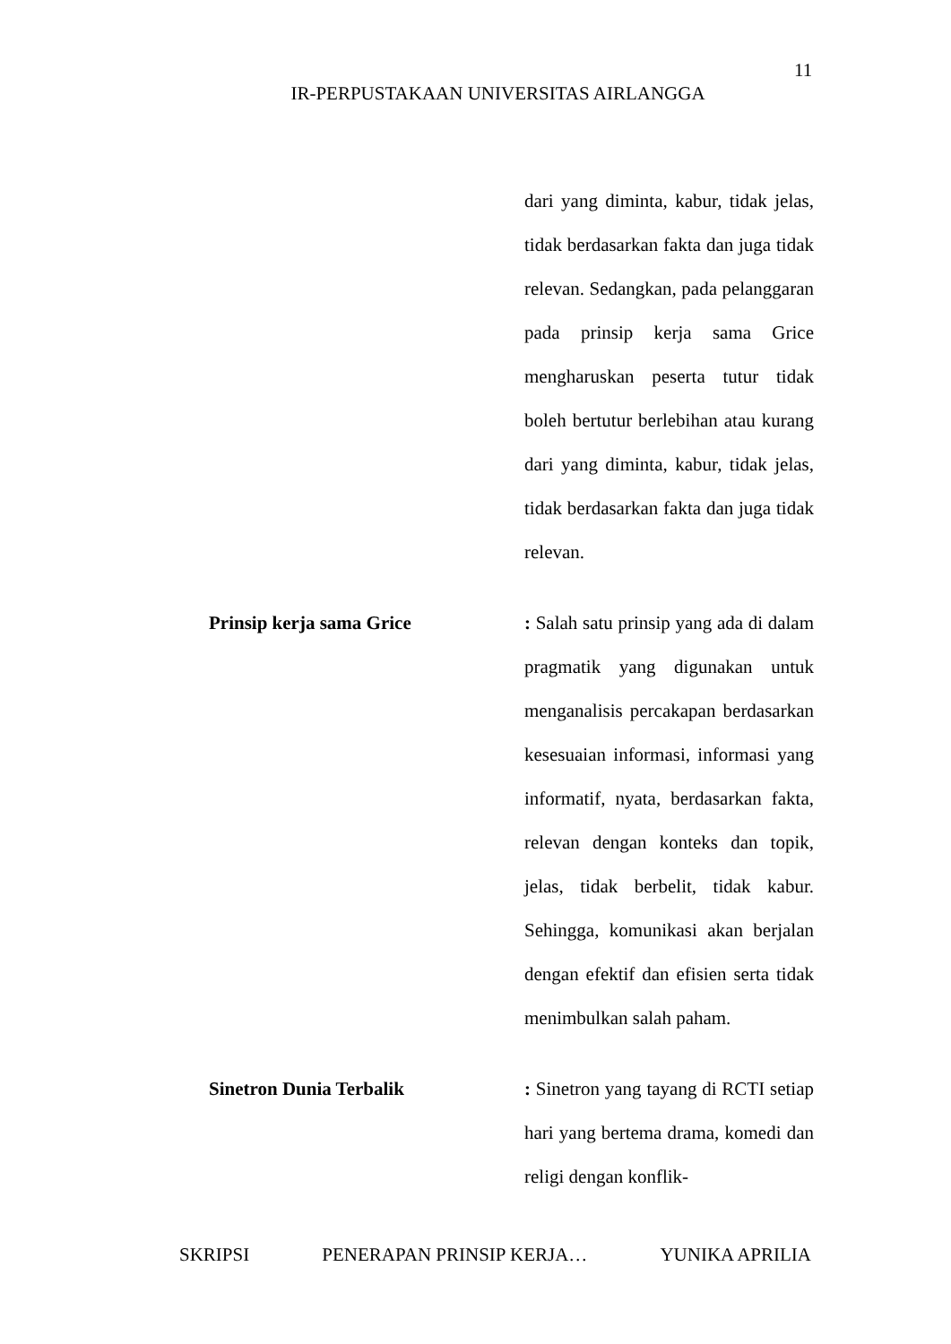11
IR-PERPUSTAKAAN UNIVERSITAS AIRLANGGA
dari yang diminta, kabur, tidak jelas, tidak berdasarkan fakta dan juga tidak relevan. Sedangkan, pada pelanggaran pada prinsip kerja sama Grice mengharuskan peserta tutur tidak boleh bertutur berlebihan atau kurang dari yang diminta, kabur, tidak jelas, tidak berdasarkan fakta dan juga tidak relevan.
Prinsip kerja sama Grice : Salah satu prinsip yang ada di dalam pragmatik yang digunakan untuk menganalisis percakapan berdasarkan kesesuaian informasi, informasi yang informatif, nyata, berdasarkan fakta, relevan dengan konteks dan topik, jelas, tidak berbelit, tidak kabur. Sehingga, komunikasi akan berjalan dengan efektif dan efisien serta tidak menimbulkan salah paham.
Sinetron Dunia Terbalik : Sinetron yang tayang di RCTI setiap hari yang bertema drama, komedi dan religi dengan konflik-
SKRIPSI PENERAPAN PRINSIP KERJA… YUNIKA APRILIA